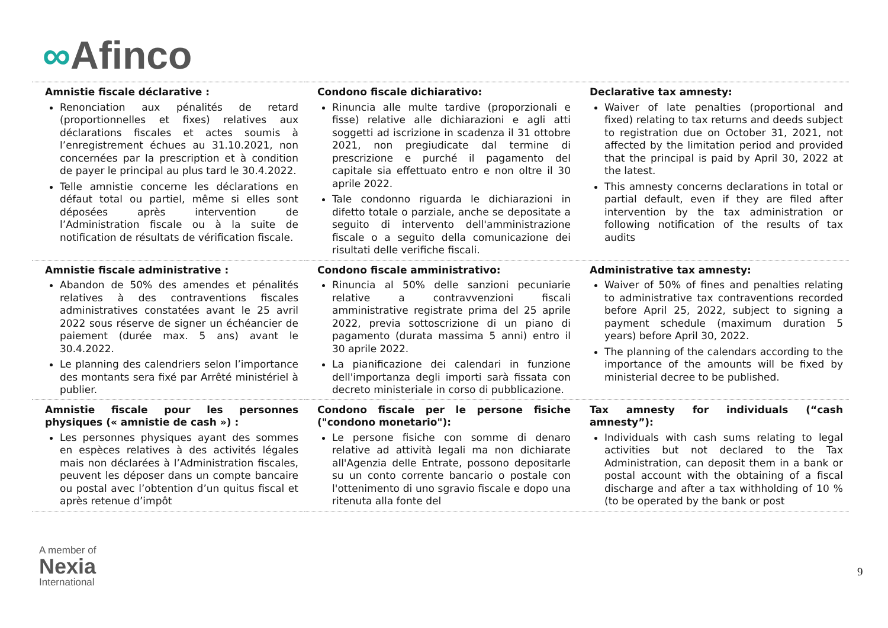∞Afinco
| Amnistie fiscale déclarative : Renonciation aux pénalités de retard (proportionnelles et fixes) relatives aux déclarations fiscales et actes soumis à l’enregistrement échues au 31.10.2021, non concernées par la prescription et à condition de payer le principal au plus tard le 30.4.2022. Telle amnistie concerne les déclarations en défaut total ou partiel, même si elles sont déposées après intervention de l’Administration fiscale ou à la suite de notification de résultats de vérification fiscale. | Condono fiscale dichiarativo: Rinuncia alle multe tardive (proporzionali e fisse) relative alle dichiarazioni e agli atti soggetti ad iscrizione in scadenza il 31 ottobre 2021, non pregiudicate dal termine di prescrizione e purché il pagamento del capitale sia effettuato entro e non oltre il 30 aprile 2022. Tale condonno riguarda le dichiarazioni in difetto totale o parziale, anche se depositate a seguito di intervento dell'amministrazione fiscale o a seguito della comunicazione dei risultati delle verifiche fiscali. | Declarative tax amnesty: Waiver of late penalties (proportional and fixed) relating to tax returns and deeds subject to registration due on October 31, 2021, not affected by the limitation period and provided that the principal is paid by April 30, 2022 at the latest. This amnesty concerns declarations in total or partial default, even if they are filed after intervention by the tax administration or following notification of the results of tax audits |
| Amnistie fiscale administrative : Abandon de 50% des amendes et pénalités relatives à des contraventions fiscales administratives constatées avant le 25 avril 2022 sous réserve de signer un échéancier de paiement (durée max. 5 ans) avant le 30.4.2022. Le planning des calendriers selon l’importance des montants sera fixé par Arrêté ministériel à publier. | Condono fiscale amministrativo: Rinuncia al 50% delle sanzioni pecuniarie relative a contravvenzioni fiscali amministrative registrate prima del 25 aprile 2022, previa sottoscrizione di un piano di pagamento (durata massima 5 anni) entro il 30 aprile 2022. La pianificazione dei calendari in funzione dell'importanza degli importi sarà fissata con decreto ministeriale in corso di pubblicazione. | Administrative tax amnesty: Waiver of 50% of fines and penalties relating to administrative tax contraventions recorded before April 25, 2022, subject to signing a payment schedule (maximum duration 5 years) before April 30, 2022. The planning of the calendars according to the importance of the amounts will be fixed by ministerial decree to be published. |
| Amnistie fiscale pour les personnes physiques (« amnistie de cash ») : Les personnes physiques ayant des sommes en espèces relatives à des activités légales mais non déclarées à l’Administration fiscales, peuvent les déposer dans un compte bancaire ou postal avec l’obtention d’un quitus fiscal et après retenue d’impôt | Condono fiscale per le persone fisiche ("condono monetario"): Le persone fisiche con somme di denaro relative ad attività legali ma non dichiarate all'Agenzia delle Entrate, possono depositarle su un conto corrente bancario o postale con l'ottenimento di uno sgravio fiscale e dopo una ritenuta alla fonte del | Tax amnesty for individuals (“cash amnesty”): Individuals with cash sums relating to legal activities but not declared to the Tax Administration, can deposit them in a bank or postal account with the obtaining of a fiscal discharge and after a tax withholding of 10 % (to be operated by the bank or post |
A member of
Nexia
International
9